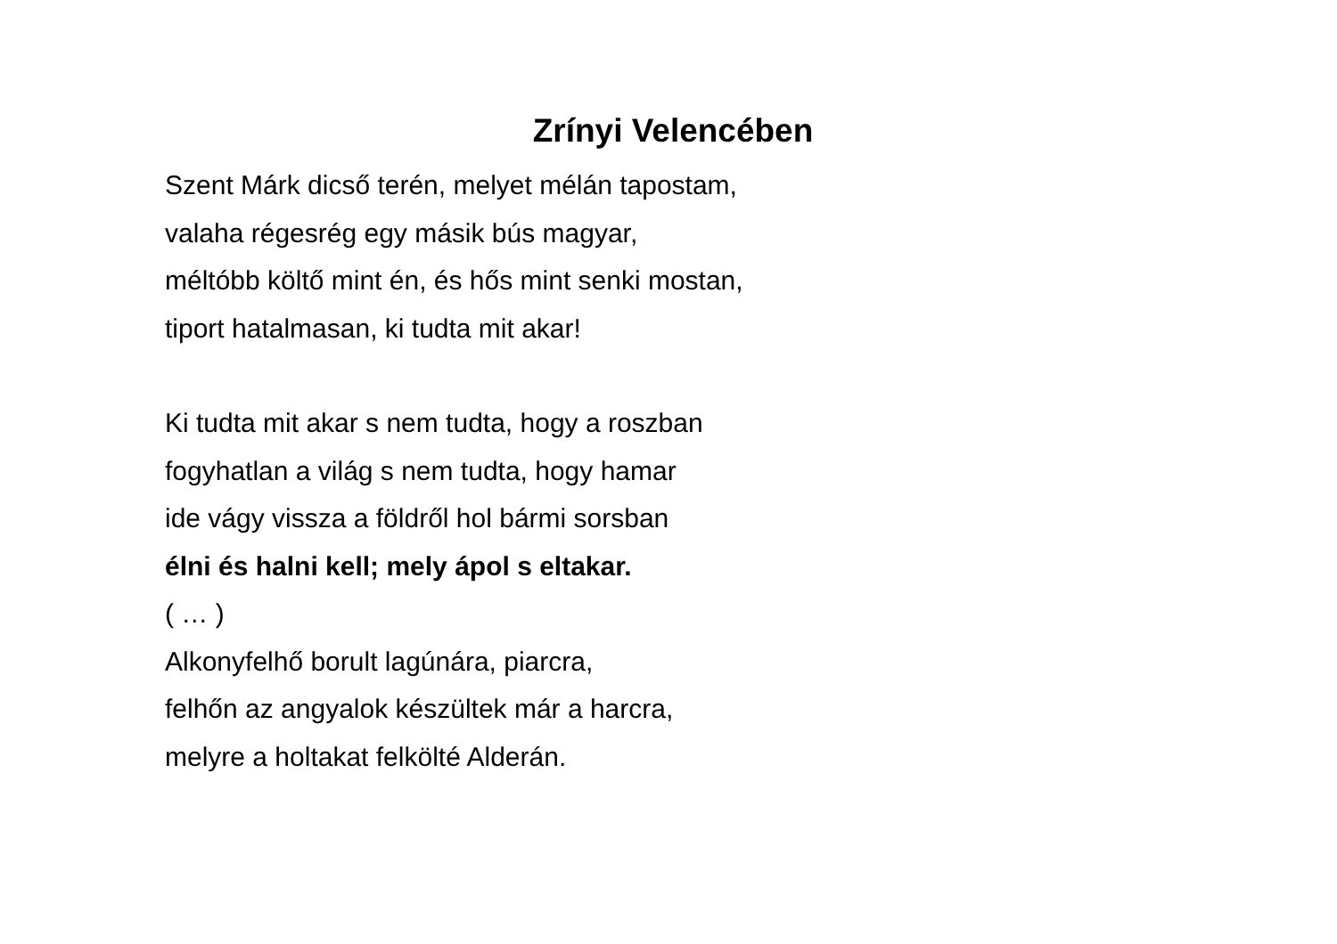Zrínyi Velencében
Szent Márk dicső terén, melyet mélán tapostam,
valaha régesrég egy másik bús magyar,
méltóbb költő mint én, és hős mint senki mostan,
tiport hatalmasan, ki tudta mit akar!
Ki tudta mit akar s nem tudta, hogy a roszban
fogyhatlan a világ s nem tudta, hogy hamar
ide vágy vissza a földről hol bármi sorsban
élni és halni kell; mely ápol s eltakar.
( … )
Alkonyfelhő borult lagúnára, piarcra,
felhőn az angyalok készültek már a harcra,
melyre a holtakat felkölté Alderán.